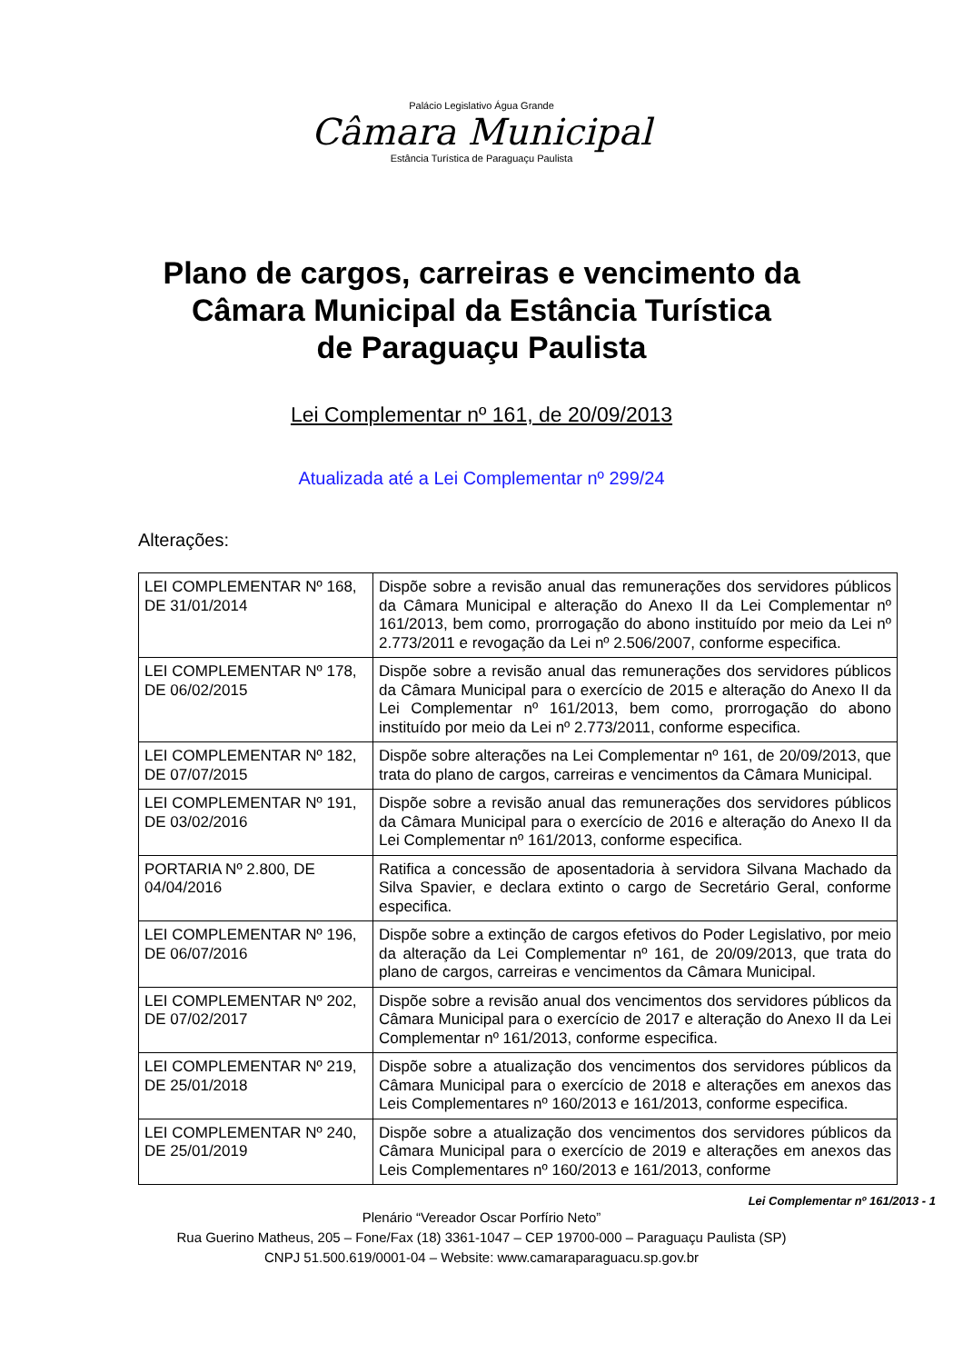Palácio Legislativo Água Grande
Câmara Municipal
Estância Turística de Paraguaçu Paulista
Plano de cargos, carreiras e vencimento da
Câmara Municipal da Estância Turística
de Paraguaçu Paulista
Lei Complementar nº 161, de 20/09/2013
Atualizada até a Lei Complementar nº 299/24
Alterações:
| LEI COMPLEMENTAR Nº 168, DE 31/01/2014 | Dispõe sobre a revisão anual das remunerações dos servidores públicos da Câmara Municipal e alteração do Anexo II da Lei Complementar nº 161/2013, bem como, prorrogação do abono instituído por meio da Lei nº 2.773/2011 e revogação da Lei nº 2.506/2007, conforme especifica. |
| LEI COMPLEMENTAR Nº 178, DE 06/02/2015 | Dispõe sobre a revisão anual das remunerações dos servidores públicos da Câmara Municipal para o exercício de 2015 e alteração do Anexo II da Lei Complementar nº 161/2013, bem como, prorrogação do abono instituído por meio da Lei nº 2.773/2011, conforme especifica. |
| LEI COMPLEMENTAR Nº 182, DE 07/07/2015 | Dispõe sobre alterações na Lei Complementar nº 161, de 20/09/2013, que trata do plano de cargos, carreiras e vencimentos da Câmara Municipal. |
| LEI COMPLEMENTAR Nº 191, DE 03/02/2016 | Dispõe sobre a revisão anual das remunerações dos servidores públicos da Câmara Municipal para o exercício de 2016 e alteração do Anexo II da Lei Complementar nº 161/2013, conforme especifica. |
| PORTARIA Nº 2.800, DE 04/04/2016 | Ratifica a concessão de aposentadoria à servidora Silvana Machado da Silva Spavier, e declara extinto o cargo de Secretário Geral, conforme especifica. |
| LEI COMPLEMENTAR Nº 196, DE 06/07/2016 | Dispõe sobre a extinção de cargos efetivos do Poder Legislativo, por meio da alteração da Lei Complementar nº 161, de 20/09/2013, que trata do plano de cargos, carreiras e vencimentos da Câmara Municipal. |
| LEI COMPLEMENTAR Nº 202, DE 07/02/2017 | Dispõe sobre a revisão anual dos vencimentos dos servidores públicos da Câmara Municipal para o exercício de 2017 e alteração do Anexo II da Lei Complementar nº 161/2013, conforme especifica. |
| LEI COMPLEMENTAR Nº 219, DE 25/01/2018 | Dispõe sobre a atualização dos vencimentos dos servidores públicos da Câmara Municipal para o exercício de 2018 e alterações em anexos das Leis Complementares nº 160/2013 e 161/2013, conforme especifica. |
| LEI COMPLEMENTAR Nº 240, DE 25/01/2019 | Dispõe sobre a atualização dos vencimentos dos servidores públicos da Câmara Municipal para o exercício de 2019 e alterações em anexos das Leis Complementares nº 160/2013 e 161/2013, conforme |
Lei Complementar nº 161/2013 - 1
Plenário “Vereador Oscar Porfírio Neto”
Rua Guerino Matheus, 205 – Fone/Fax (18) 3361-1047 – CEP 19700-000 – Paraguaçu Paulista (SP)
CNPJ 51.500.619/0001-04 – Website: www.camaraparaguacu.sp.gov.br